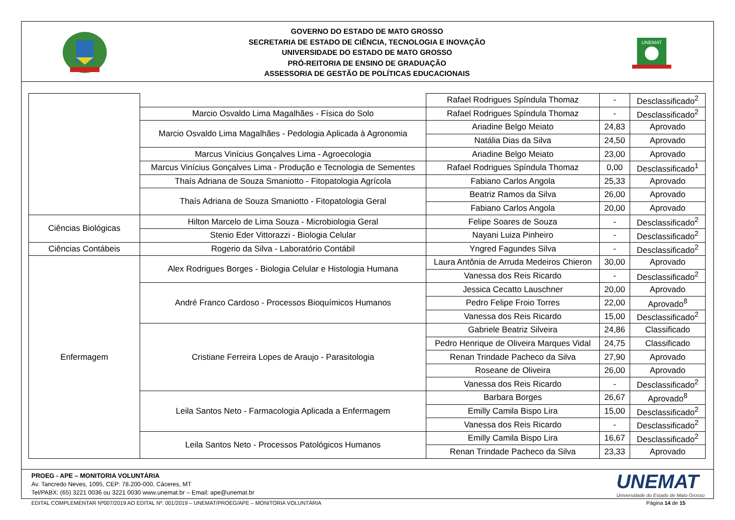GOVERNO DO ESTADO DE MATO GROSSO
SECRETARIA DE ESTADO DE CIÊNCIA, TECNOLOGIA E INOVAÇÃO
UNIVERSIDADE DO ESTADO DE MATO GROSSO
PRÓ-REITORIA DE ENSINO DE GRADUAÇÃO
ASSESSORIA DE GESTÃO DE POLÍTICAS EDUCACIONAIS
UNEMAT
| | | Rafael Rodrigues Spíndula Thomaz | - | Desclassificado<sup>2</sup> |
| | Marcio Osvaldo Lima Magalhães - Física do Solo | Rafael Rodrigues Spíndula Thomaz | - | Desclassificado<sup>2</sup> |
| | Marcio Osvaldo Lima Magalhães - Pedologia Aplicada à Agronomia | Ariadine Belgo Meiato | 24,83 | Aprovado |
| | | Natália Dias da Silva | 24,50 | Aprovado |
| | Marcus Vinícius Gonçalves Lima - Agroecologia | Ariadine Belgo Meiato | 23,00 | Aprovado |
| | Marcus Vinícius Gonçalves Lima - Produção e Tecnologia de Sementes | Rafael Rodrigues Spíndula Thomaz | 0,00 | Desclassificado<sup>1</sup> |
| | Thaís Adriana de Souza Smaniotto - Fitopatologia Agrícola | Fabiano Carlos Angola | 25,33 | Aprovado |
| | Thaís Adriana de Souza Smaniotto - Fitopatologia Geral | Beatriz Ramos da Silva | 26,00 | Aprovado |
| | | Fabiano Carlos Angola | 20,00 | Aprovado |
| Ciências Biológicas | Hilton Marcelo de Lima Souza - Microbiologia Geral | Felipe Soares de Souza | - | Desclassificado<sup>2</sup> |
| | Stenio Eder Vittorazzi - Biologia Celular | Nayani Luiza Pinheiro | - | Desclassificado<sup>2</sup> |
| Ciências Contábeis | Rogerio da Silva - Laboratório Contábil | Yngred Fagundes Silva | - | Desclassificado<sup>2</sup> |
| Enfermagem | Alex Rodrigues Borges - Biologia Celular e Histologia Humana | Laura Antônia de Arruda Medeiros Chieron | 30,00 | Aprovado |
| | | Vanessa dos Reis Ricardo | - | Desclassificado<sup>2</sup> |
| | André Franco Cardoso - Processos Bioquímicos Humanos | Jessica Cecatto Lauschner | 20,00 | Aprovado |
| | | Pedro Felipe Froio Torres | 22,00 | Aprovado<sup>8</sup> |
| | | Vanessa dos Reis Ricardo | 15,00 | Desclassificado<sup>2</sup> |
| | Cristiane Ferreira Lopes de Araujo - Parasitologia | Gabriele Beatriz Silveira | 24,86 | Classificado |
| | | Pedro Henrique de Oliveira Marques Vidal | 24,75 | Classificado |
| | | Renan Trindade Pacheco da Silva | 27,90 | Aprovado |
| | | Roseane de Oliveira | 26,00 | Aprovado |
| | | Vanessa dos Reis Ricardo | - | Desclassificado<sup>2</sup> |
| | Leila Santos Neto - Farmacologia Aplicada a Enfermagem | Barbara Borges | 26,67 | Aprovado<sup>8</sup> |
| | | Emilly Camila Bispo Lira | 15,00 | Desclassificado<sup>2</sup> |
| | | Vanessa dos Reis Ricardo | - | Desclassificado<sup>2</sup> |
| | Leila Santos Neto - Processos Patológicos Humanos | Emilly Camila Bispo Lira | 16,67 | Desclassificado<sup>2</sup> |
| | | Renan Trindade Pacheco da Silva | 23,33 | Aprovado |
PROEG - APE – MONITORIA VOLUNTÁRIA
Av. Tancredo Neves, 1095, CEP: 78.200-000, Cáceres, MT
Tel/PABX: (65) 3221 0036 ou 3221 0030 www.unemat.br – Email: ape@unemat.br
UNEMAT
Universidade do Estado de Mato Grosso
EDITAL COMPLEMENTAR Nº007/2019 AO EDITAL Nº. 001/2019 – UNEMAT/PROEG/APE – MONITORIA VOLUNTÁRIA Página 14 de 15